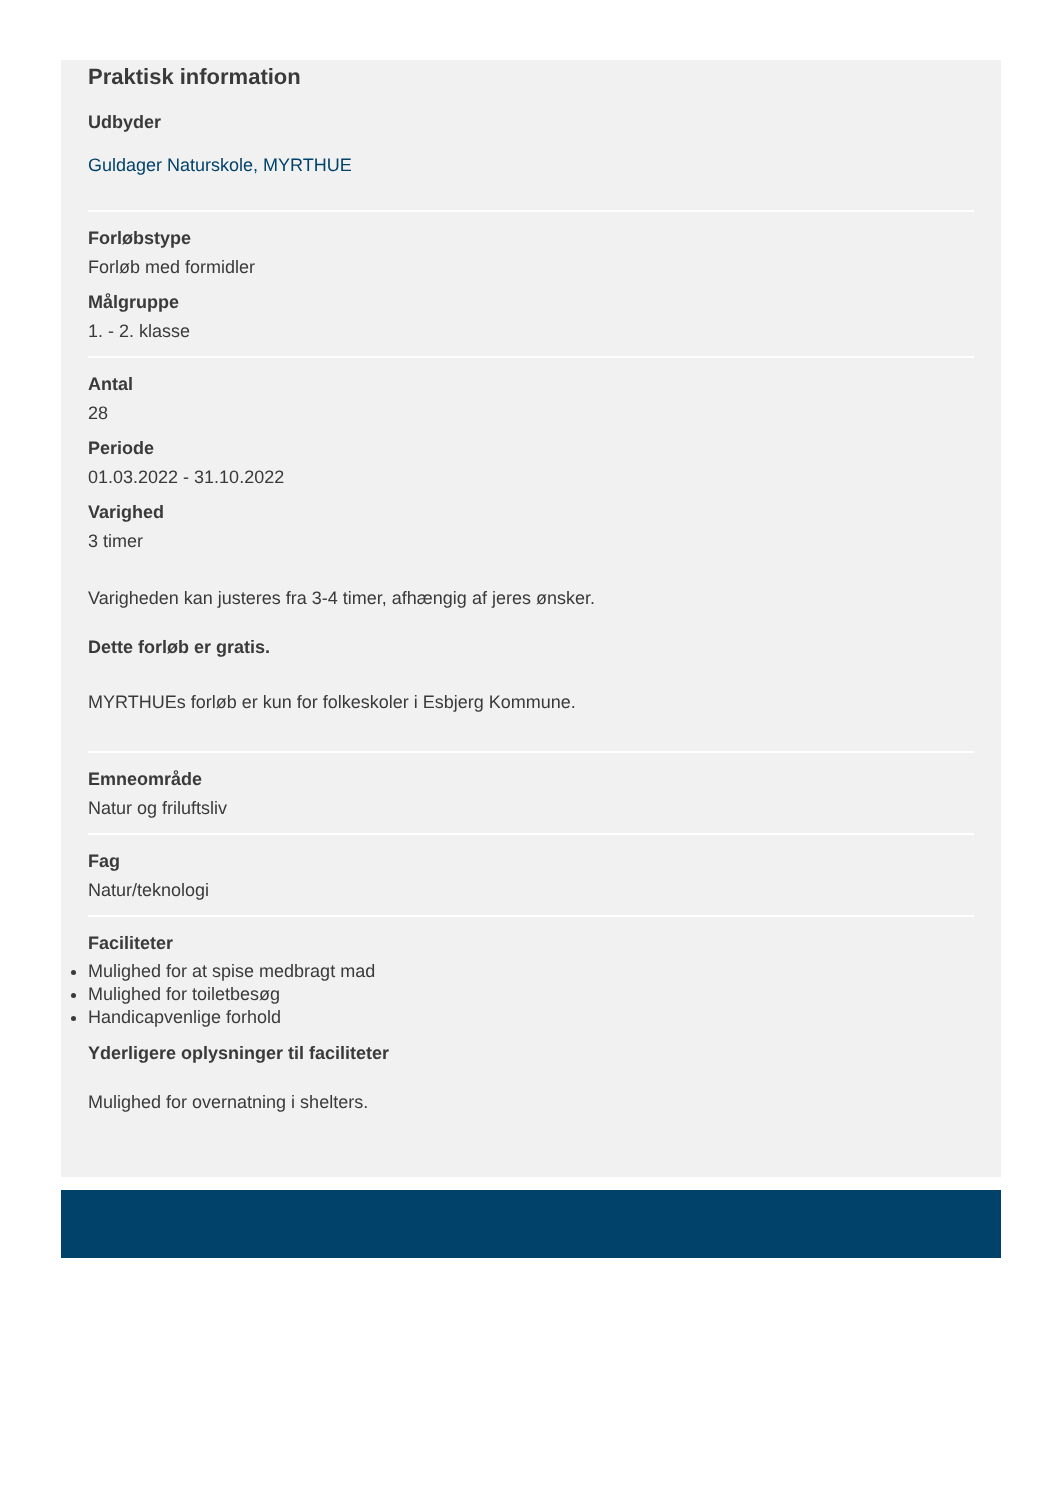Praktisk information
Udbyder
Guldager Naturskole, MYRTHUE
Forløbstype
Forløb med formidler
Målgruppe
1. - 2. klasse
Antal
28
Periode
01.03.2022 - 31.10.2022
Varighed
3 timer
Varigheden kan justeres fra 3-4 timer, afhængig af jeres ønsker.
Dette forløb er gratis.
MYRTHUEs forløb er kun for folkeskoler i Esbjerg Kommune.
Emneområde
Natur og friluftsliv
Fag
Natur/teknologi
Faciliteter
Mulighed for at spise medbragt mad
Mulighed for toiletbesøg
Handicapvenlige forhold
Yderligere oplysninger til faciliteter
Mulighed for overnatning i shelters.